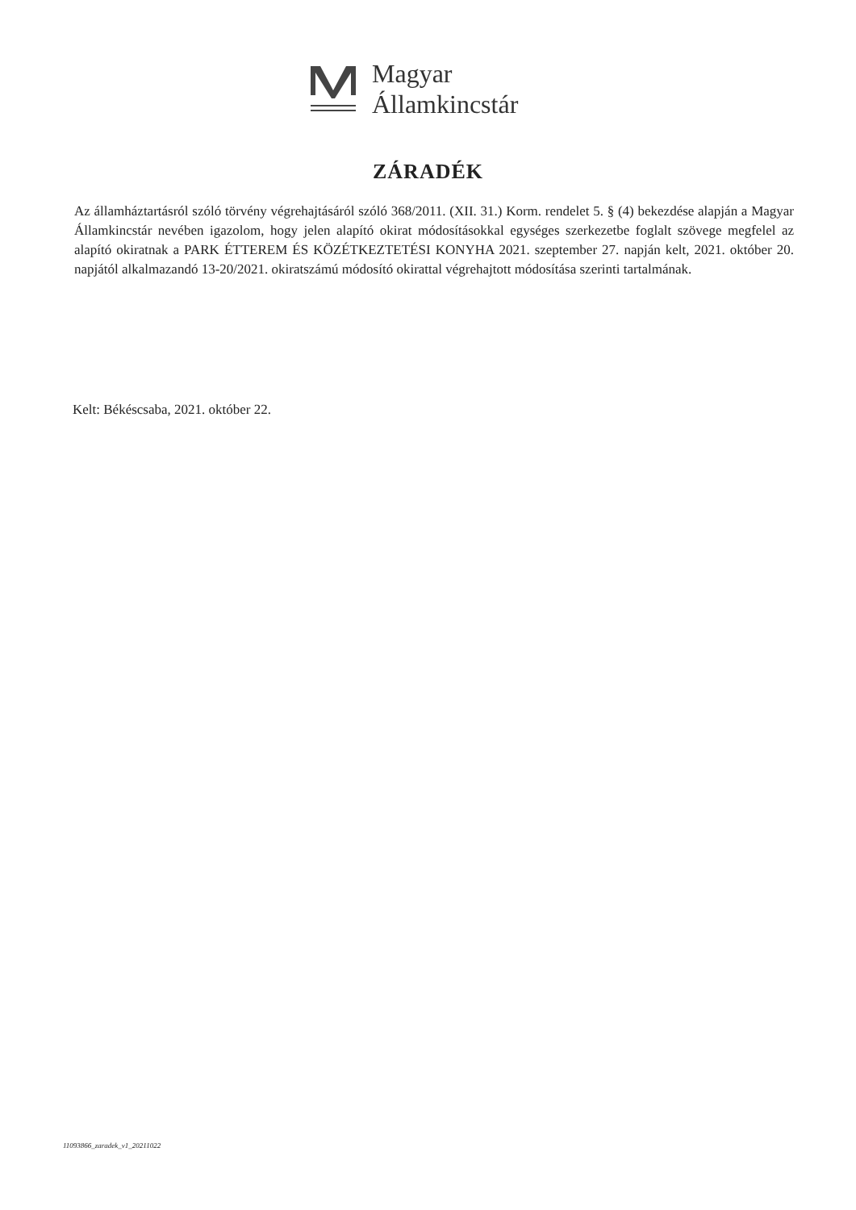Magyar
Államkincstár
ZÁRADÉK
Az államháztartásról szóló törvény végrehajtásáról szóló 368/2011. (XII. 31.) Korm. rendelet 5. § (4) bekezdése alapján a Magyar Államkincstár nevében igazolom, hogy jelen alapító okirat módosításokkal egységes szerkezetbe foglalt szövege megfelel az alapító okiratnak a PARK ÉTTEREM ÉS KÖZÉTKEZTETÉSI KONYHA 2021. szeptember 27. napján kelt, 2021. október 20. napjától alkalmazandó 13-20/2021. okiratszámú módosító okirattal végrehajtott módosítása szerinti tartalmának.
Kelt: Békéscsaba, 2021. október 22.
11093866_zaradek_v1_20211022